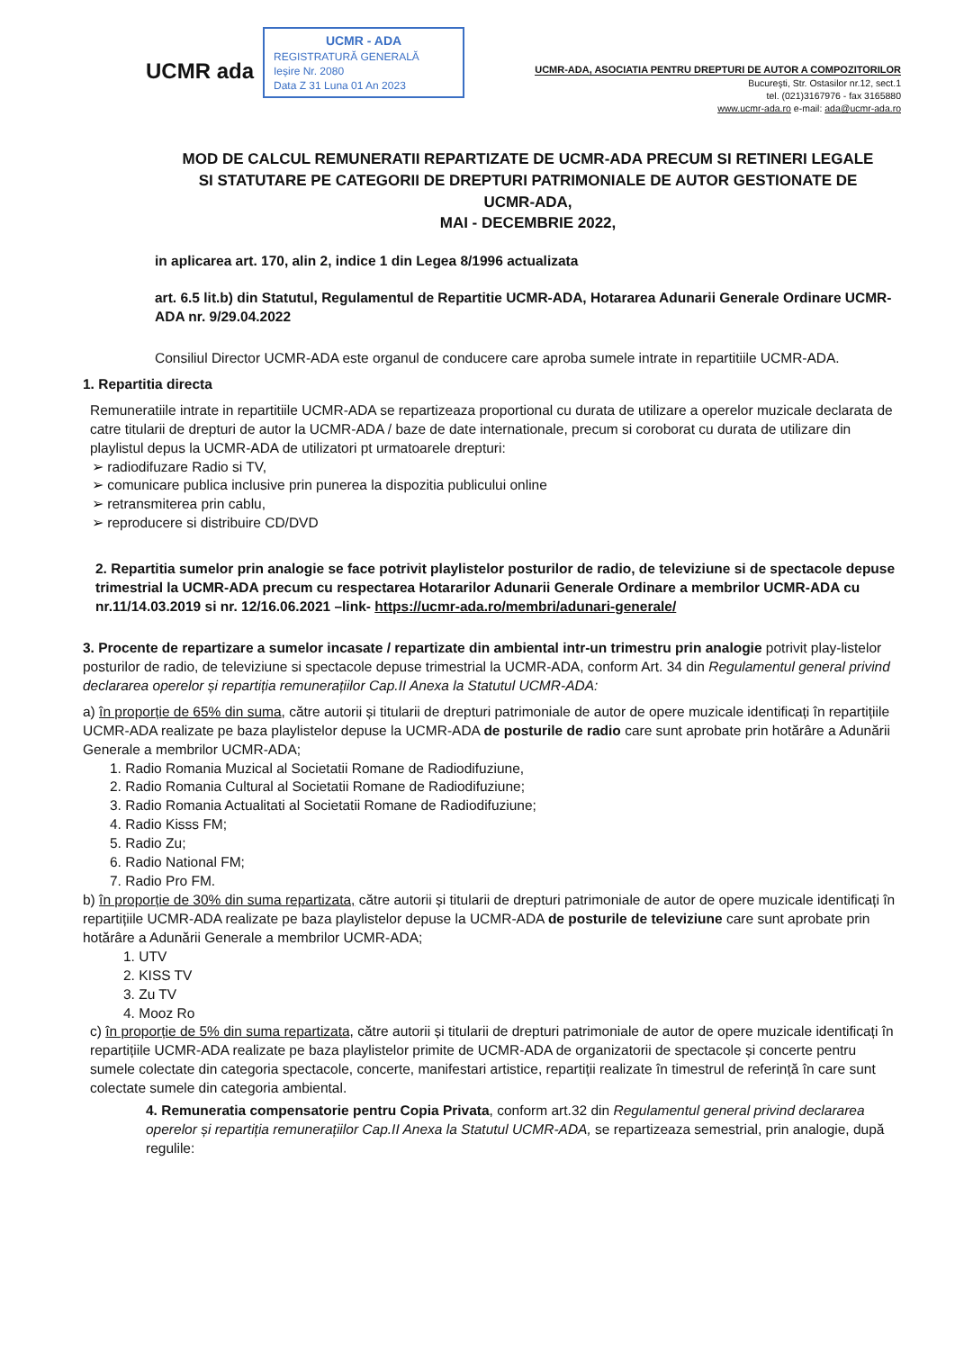UCMR ada
UCMR - ADA
REGISTRATURĂ GENERALĂ
Ieșire Nr. 2080
Data Z 31 Luna 01 An 2023
UCMR-ADA, ASOCIATIA PENTRU DREPTURI DE AUTOR A COMPOZITORILOR
Bucureşti, Str. Ostasilor nr.12, sect.1
tel. (021)3167976 - fax 3165880
www.ucmr-ada.ro e-mail: ada@ucmr-ada.ro
MOD DE CALCUL REMUNERATII REPARTIZATE DE UCMR-ADA PRECUM SI RETINERI LEGALE SI STATUTARE PE CATEGORII DE DREPTURI PATRIMONIALE DE AUTOR GESTIONATE DE UCMR-ADA,
MAI - DECEMBRIE 2022,
in aplicarea art. 170, alin 2, indice 1 din Legea 8/1996 actualizata
art. 6.5 lit.b) din Statutul, Regulamentul de Repartitie UCMR-ADA, Hotararea Adunarii Generale Ordinare UCMR-ADA nr. 9/29.04.2022
Consiliul Director UCMR-ADA este organul de conducere care aproba sumele intrate in repartitiile UCMR-ADA.
1. Repartitia directa
Remuneratiile intrate in repartitiile UCMR-ADA se repartizeaza proportional cu durata de utilizare a operelor muzicale declarata de catre titularii de drepturi de autor la UCMR-ADA / baze de date internationale, precum si coroborat cu durata de utilizare din playlistul depus la UCMR-ADA de utilizatori pt urmatoarele drepturi:
➢ radiodifuzare Radio si TV,
➢ comunicare publica inclusive prin punerea la dispozitia publicului online
➢ retransmiterea prin cablu,
➢ reproducere si distribuire CD/DVD
2. Repartitia sumelor prin analogie se face potrivit playlistelor posturilor de radio, de televiziune si de spectacole depuse trimestrial la UCMR-ADA precum cu respectarea Hotararilor Adunarii Generale Ordinare a membrilor UCMR-ADA cu nr.11/14.03.2019 si nr. 12/16.06.2021 –link- https://ucmr-ada.ro/membri/adunari-generale/
3. Procente de repartizare a sumelor incasate / repartizate din ambiental intr-un trimestru prin analogie potrivit play-listelor posturilor de radio, de televiziune si spectacole depuse trimestrial la UCMR-ADA, conform Art. 34 din Regulamentul general privind declararea operelor și repartiția remunerațiilor Cap.II Anexa la Statutul UCMR-ADA:
a) în proporție de 65% din suma, către autorii și titularii de drepturi patrimoniale de autor de opere muzicale identificați în repartițiile UCMR-ADA realizate pe baza playlistelor depuse la UCMR-ADA de posturile de radio care sunt aprobate prin hotărâre a Adunării Generale a membrilor UCMR-ADA;
1. Radio Romania Muzical al Societatii Romane de Radiodifuziune,
2. Radio Romania Cultural al Societatii Romane de Radiodifuziune;
3. Radio Romania Actualitati al Societatii Romane de Radiodifuziune;
4. Radio Kisss FM;
5. Radio Zu;
6. Radio National FM;
7. Radio Pro FM.
b) în proporție de 30% din suma repartizata, către autorii și titularii de drepturi patrimoniale de autor de opere muzicale identificați în repartițiile UCMR-ADA realizate pe baza playlistelor depuse la UCMR-ADA de posturile de televiziune care sunt aprobate prin hotărâre a Adunării Generale a membrilor UCMR-ADA;
1. UTV
2. KISS TV
3. Zu TV
4. Mooz Ro
c) în proporție de 5% din suma repartizata, către autorii și titularii de drepturi patrimoniale de autor de opere muzicale identificați în repartițiile UCMR-ADA realizate pe baza playlistelor primite de UCMR-ADA de organizatorii de spectacole și concerte pentru sumele colectate din categoria spectacole, concerte, manifestari artistice, repartiții realizate în timestrul de referință în care sunt colectate sumele din categoria ambiental.
4. Remuneratia compensatorie pentru Copia Privata, conform art.32 din Regulamentul general privind declararea operelor și repartiția remunerațiilor Cap.II Anexa la Statutul UCMR-ADA, se repartizeaza semestrial, prin analogie, după regulile: